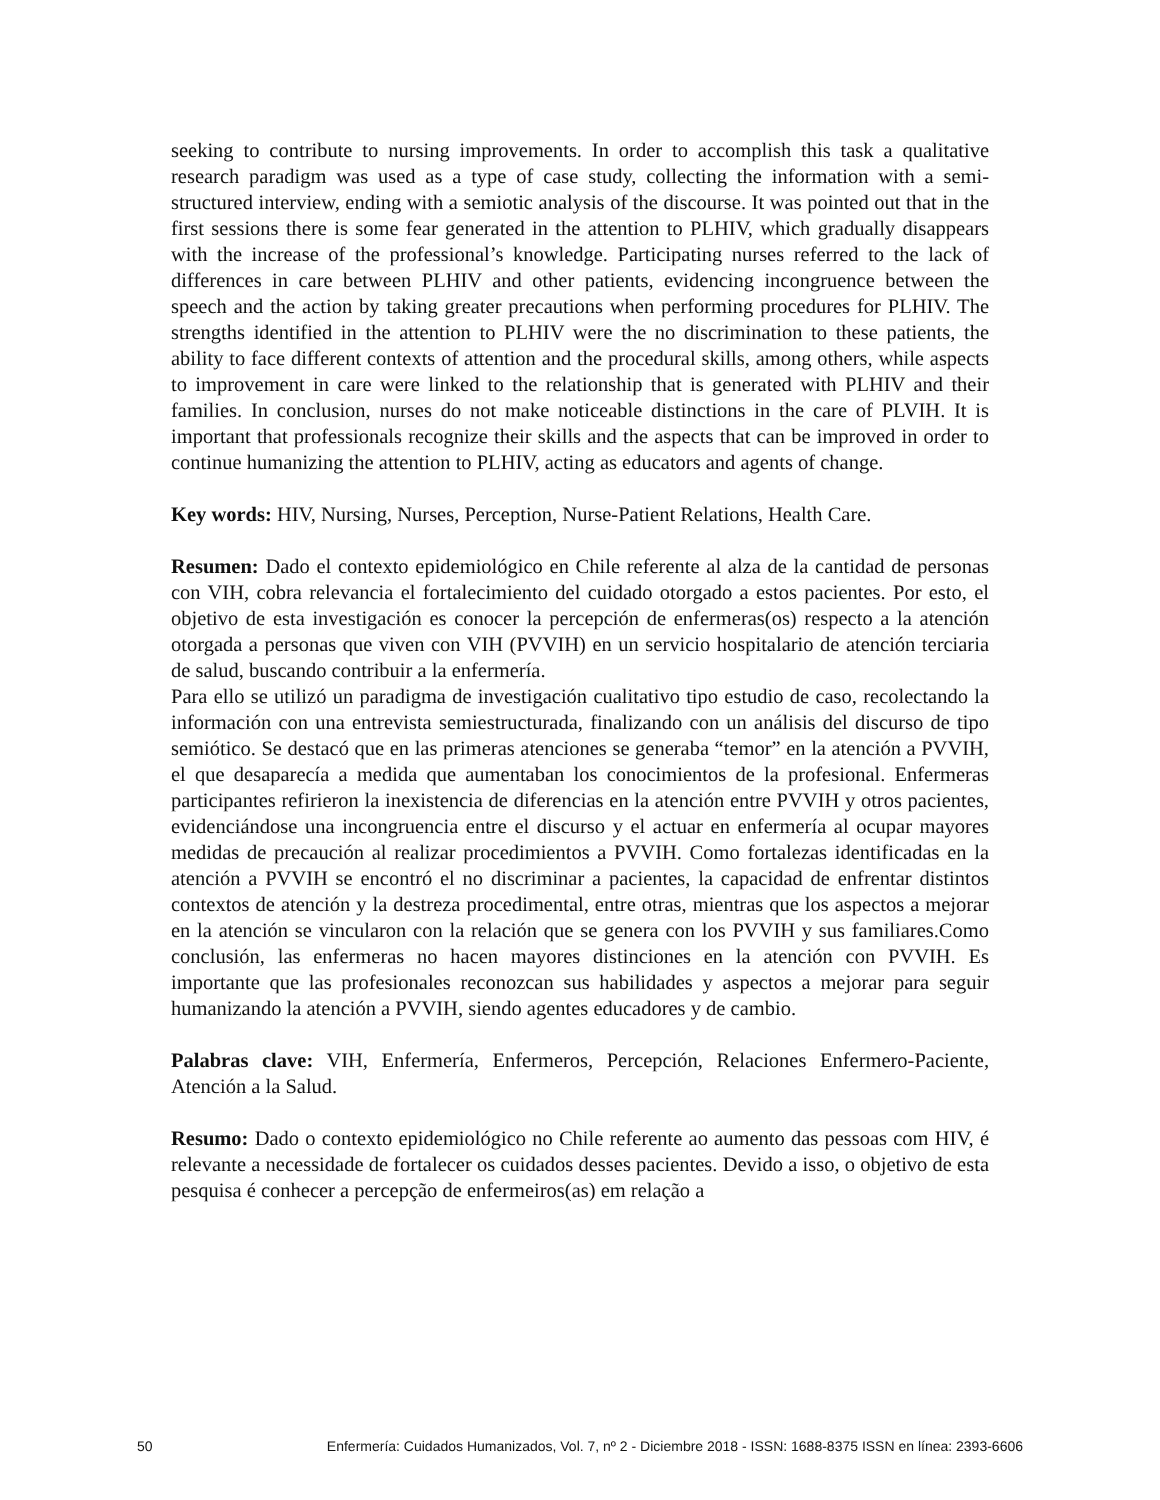seeking to contribute to nursing improvements. In order to accomplish this task a qualitative research paradigm was used as a type of case study, collecting the information with a semi-structured interview, ending with a semiotic analysis of the discourse. It was pointed out that in the first sessions there is some fear generated in the attention to PLHIV, which gradually disappears with the increase of the professional’s knowledge. Participating nurses referred to the lack of differences in care between PLHIV and other patients, evidencing incongruence between the speech and the action by taking greater precautions when performing procedures for PLHIV. The strengths identified in the attention to PLHIV were the no discrimination to these patients, the ability to face different contexts of attention and the procedural skills, among others, while aspects to improvement in care were linked to the relationship that is generated with PLHIV and their families. In conclusion, nurses do not make noticeable distinctions in the care of PLVIH. It is important that professionals recognize their skills and the aspects that can be improved in order to continue humanizing the attention to PLHIV, acting as educators and agents of change.
Key words: HIV, Nursing, Nurses, Perception, Nurse-Patient Relations, Health Care.
Resumen: Dado el contexto epidemiológico en Chile referente al alza de la cantidad de personas con VIH, cobra relevancia el fortalecimiento del cuidado otorgado a estos pacientes. Por esto, el objetivo de esta investigación es conocer la percepción de enfermeras(os) respecto a la atención otorgada a personas que viven con VIH (PVVIH) en un servicio hospitalario de atención terciaria de salud, buscando contribuir a la enfermería.
Para ello se utilizó un paradigma de investigación cualitativo tipo estudio de caso, recolectando la información con una entrevista semiestructurada, finalizando con un análisis del discurso de tipo semiótico. Se destacó que en las primeras atenciones se generaba “temor” en la atención a PVVIH, el que desaparecía a medida que aumentaban los conocimientos de la profesional. Enfermeras participantes refirieron la inexistencia de diferencias en la atención entre PVVIH y otros pacientes, evidenciándose una incongruencia entre el discurso y el actuar en enfermería al ocupar mayores medidas de precaución al realizar procedimientos a PVVIH. Como fortalezas identificadas en la atención a PVVIH se encontró el no discriminar a pacientes, la capacidad de enfrentar distintos contextos de atención y la destreza procedimental, entre otras, mientras que los aspectos a mejorar en la atención se vincularon con la relación que se genera con los PVVIH y sus familiares.Como conclusión, las enfermeras no hacen mayores distinciones en la atención con PVVIH. Es importante que las profesionales reconozcan sus habilidades y aspectos a mejorar para seguir humanizando la atención a PVVIH, siendo agentes educadores y de cambio.
Palabras clave: VIH, Enfermería, Enfermeros, Percepción, Relaciones Enfermero-Paciente, Atención a la Salud.
Resumo: Dado o contexto epidemiológico no Chile referente ao aumento das pessoas com HIV, é relevante a necessidade de fortalecer os cuidados desses pacientes. Devido a isso, o objetivo de esta pesquisa é conhecer a percepção de enfermeiros(as) em relação a
50 Enfermería: Cuidados Humanizados, Vol. 7, nº 2 - Diciembre 2018 - ISSN: 1688-8375 ISSN en línea: 2393-6606